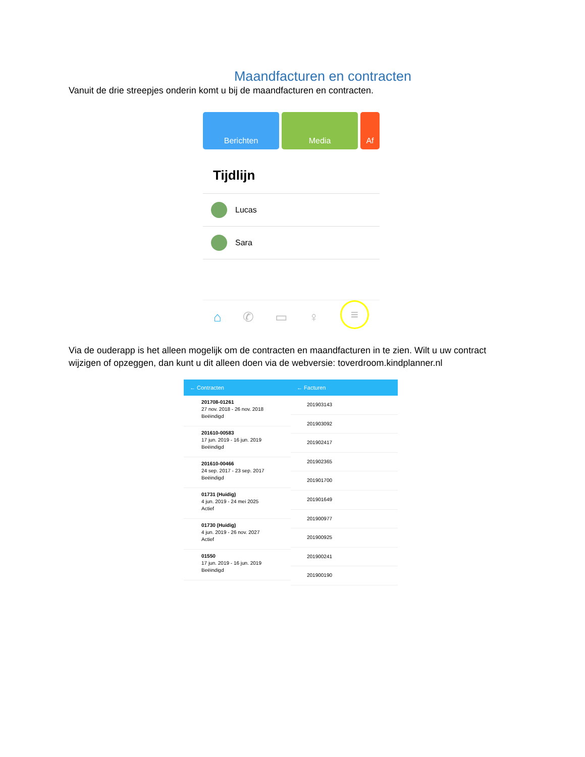Maandfacturen en contracten
Vanuit de drie streepjes onderin komt u bij de maandfacturen en contracten.
Berichten Media Af
Tijdlijn
Lucas
Sara
⌂ ✆ ▭ ♀ ≡
Via de ouderapp is het alleen mogelijk om de contracten en maandfacturen in te zien. Wilt u uw contract wijzigen of opzeggen, dan kunt u dit alleen doen via de webversie: toverdroom.kindplanner.nl
← Contracten
201708-01261
27 nov. 2018 - 26 nov. 2018
Beëindigd
201610-00583
17 jun. 2019 - 16 jun. 2019
Beëindigd
201610-00466
24 sep. 2017 - 23 sep. 2017
Beëindigd
01731 (Huidig)
4 jun. 2019 - 24 mei 2025
Actief
01730 (Huidig)
4 jun. 2019 - 26 nov. 2027
Actief
01550
17 jun. 2019 - 16 jun. 2019
Beëindigd
← Facturen
201903143
201903092
201902417
201902365
201901700
201901649
201900977
201900925
201900241
201900190